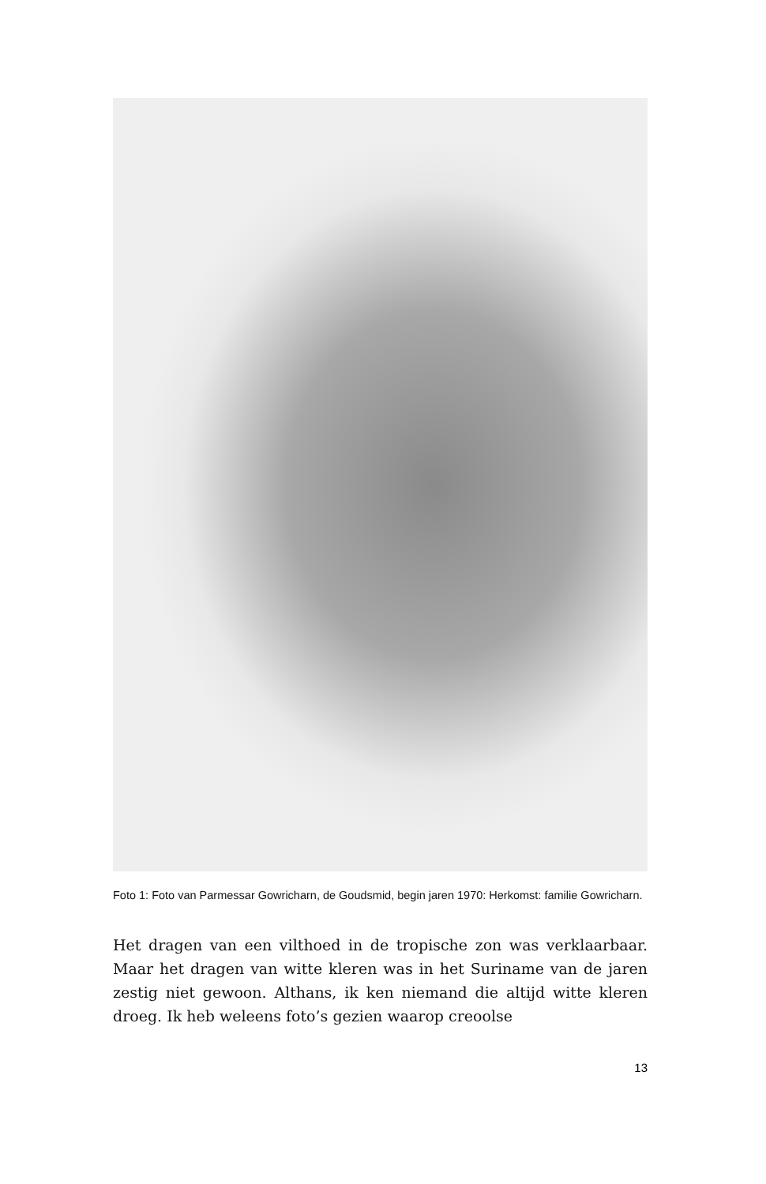Foto 1: Foto van Parmessar Gowricharn, de Goudsmid, begin jaren 1970: Herkomst: familie Gowricharn.
Het dragen van een vilthoed in de tropische zon was verklaarbaar. Maar het dragen van witte kleren was in het Suriname van de jaren zestig niet gewoon. Althans, ik ken niemand die altijd witte kleren droeg. Ik heb weleens foto’s gezien waarop creoolse
13